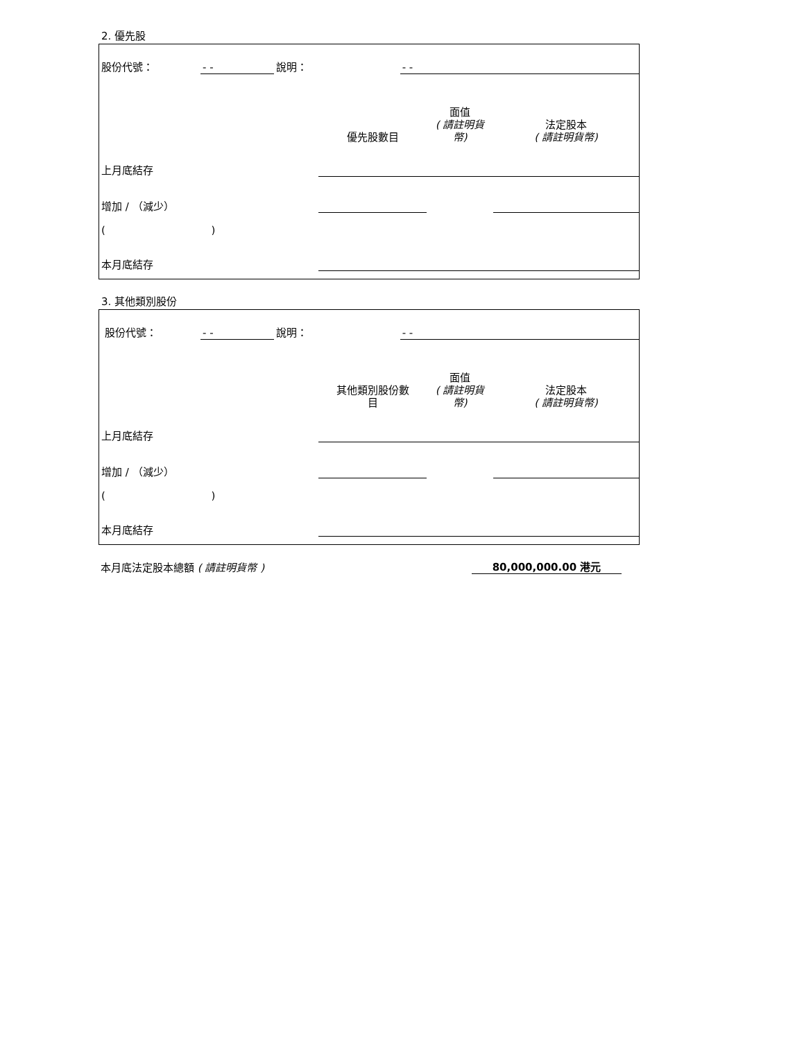2. 優先股
| 股份代號： | - - | 說明： | | - - |
| | 優先股數目 | 面值 ( 請註明貨 幣) | 法定股本 ( 請註明貨幣) |
| 上月底結存 | | | |
| 增加 / （減少） | | | |
| ( ) | | | |
| 本月底結存 | | | |
3. 其他類別股份
| 股份代號： | - - | 說明： | | - - |
| | 其他類別股份數 目 | 面值 ( 請註明貨 幣) | 法定股本 ( 請註明貨幣) |
| 上月底結存 | | | |
| 增加 / （減少） | | | |
| ( ) | | | |
| 本月底結存 | | | |
| 本月底法定股本總額 ( 請註明貨幣 ) | 80,000,000.00 港元 | |